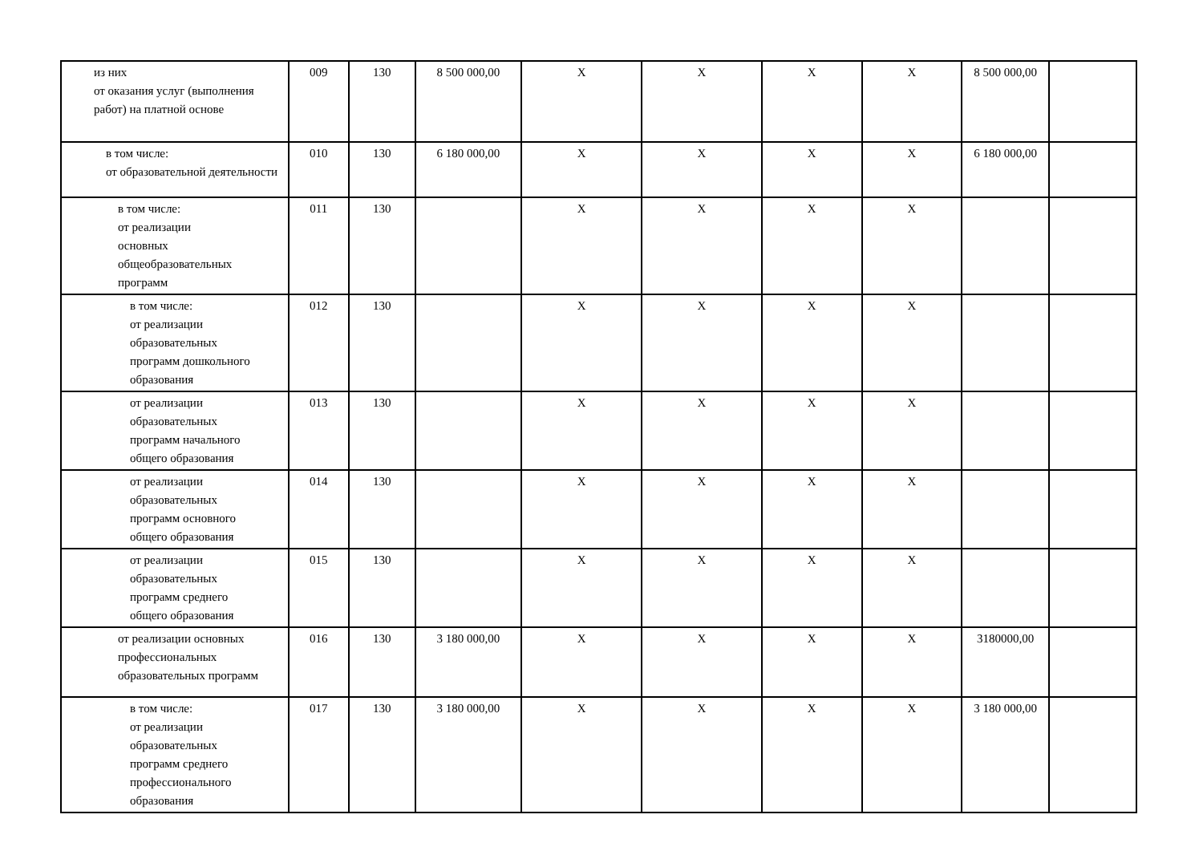| из них от оказания услуг (выполнения работ) на платной основе | 009 | 130 | 8 500 000,00 | X | X | X | X | 8 500 000,00 | |
| в том числе: от образовательной деятельности | 010 | 130 | 6 180 000,00 | X | X | X | X | 6 180 000,00 | |
| в том числе: от реализации основных общеобразовательных программ | 011 | 130 | | X | X | X | X | | |
| в том числе: от реализации образовательных программ дошкольного образования | 012 | 130 | | X | X | X | X | | |
| от реализации образовательных программ начального общего образования | 013 | 130 | | X | X | X | X | | |
| от реализации образовательных программ основного общего образования | 014 | 130 | | X | X | X | X | | |
| от реализации образовательных программ среднего общего образования | 015 | 130 | | X | X | X | X | | |
| от реализации основных профессиональных образовательных программ | 016 | 130 | 3 180 000,00 | X | X | X | X | 3180000,00 | |
| в том числе: от реализации образовательных программ среднего профессионального образования | 017 | 130 | 3 180 000,00 | X | X | X | X | 3 180 000,00 | |